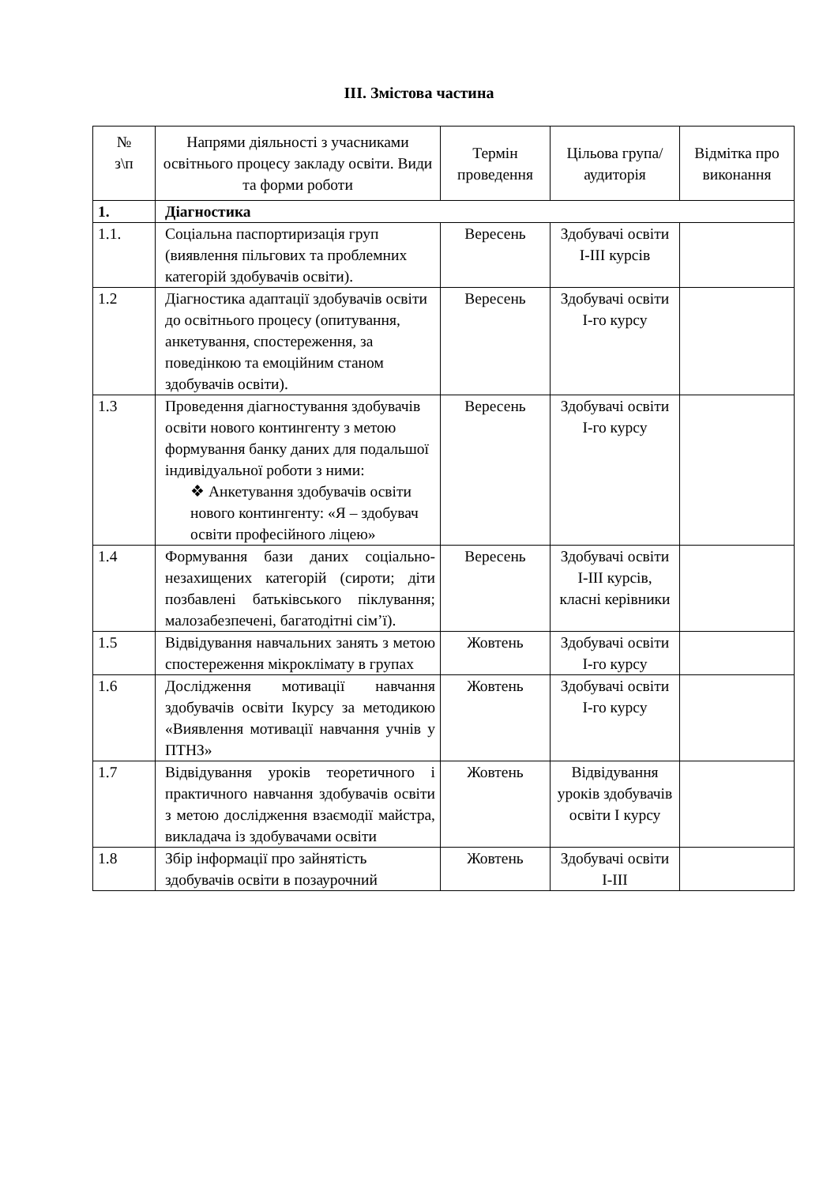ІІІ. Змістова частина
| № з\п | Напрями діяльності з учасниками освітнього процесу закладу освіти. Види та форми роботи | Термін проведення | Цільова група/аудиторія | Відмітка про виконання |
| --- | --- | --- | --- | --- |
| 1. | Діагностика | | | |
| 1.1. | Соціальна паспортиризація груп (виявлення пільгових та проблемних категорій здобувачів освіти). | Вересень | Здобувачі освіти І-ІІІ курсів | |
| 1.2 | Діагностика адаптації здобувачів освіти до освітнього процесу (опитування, анкетування, спостереження, за поведінкою та емоційним станом здобувачів освіти). | Вересень | Здобувачі освіти І-го курсу | |
| 1.3 | Проведення діагностування здобувачів освіти нового контингенту з метою формування банку даних для подальшої індивідуальної роботи з ними: ❖ Анкетування здобувачів освіти нового контингенту: «Я – здобувач освіти професійного ліцею» | Вересень | Здобувачі освіти І-го курсу | |
| 1.4 | Формування бази даних соціально-незахищених категорій (сироти; діти позбавлені батьківського піклування; малозабезпечені, багатодітні сім’ї). | Вересень | Здобувачі освіти І-ІІІ курсів, класні керівники | |
| 1.5 | Відвідування навчальних занять з метою спостереження мікроклімату в групах | Жовтень | Здобувачі освіти І-го курсу | |
| 1.6 | Дослідження мотивації навчання здобувачів освіти Ікурсу за методикою «Виявлення мотивації навчання учнів у ПТНЗ» | Жовтень | Здобувачі освіти І-го курсу | |
| 1.7 | Відвідування уроків теоретичного і практичного навчання здобувачів освіти з метою дослідження взаємодії майстра, викладача із здобувачами освіти | Жовтень | Відвідування уроків здобувачів освіти І курсу | |
| 1.8 | Збір інформації про зайнятість здобувачів освіти в позаурочний | Жовтень | Здобувачі освіти І-ІІІ | |